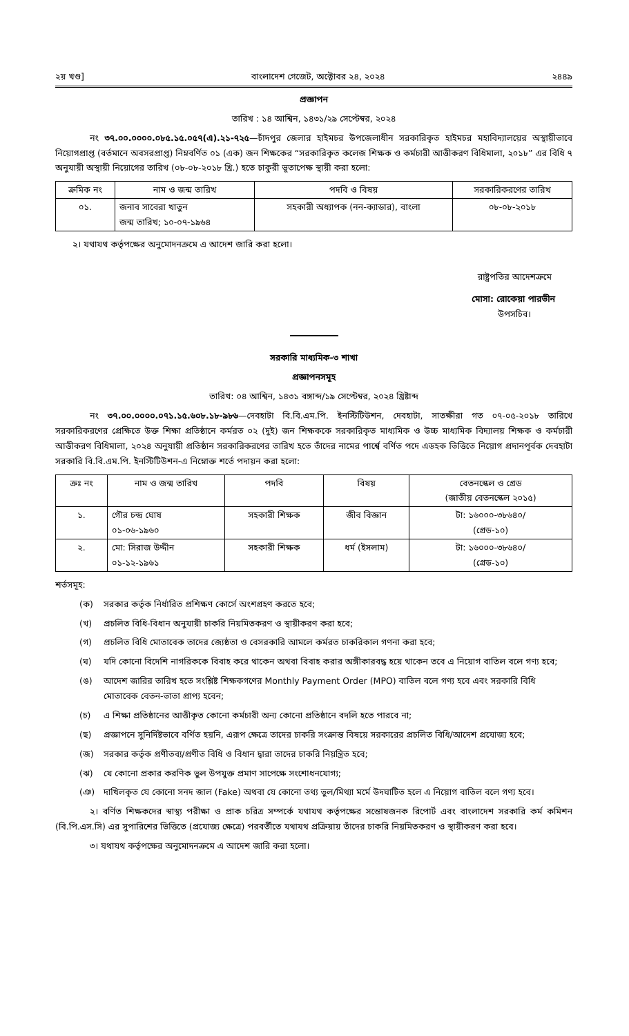২য় খণ্ড] বাংলাদেশ গেজেট, অক্টোবর ২৪, ২০২৪ ২৪৪৯
প্রজ্ঞাপন
তারিখ : ১৪ আশ্বিন, ১৪৩১/২৯ সেপ্টেম্বর, ২০২৪
নং ৩৭.০০.০০০০.০৮৫.১৫.০৫৭(এ).২১-৭২৫—চাঁদপুর জেলার হাইমচর উপজেলাধীন সরকারিকৃত হাইমচর মহাবিদ্যালয়ের অস্থায়ীভাবে নিয়োগপ্রাপ্ত (বর্তমানে অবসরপ্রাপ্ত) নিম্নবর্ণিত ০১ (এক) জন শিক্ষকের “সরকারিকৃত কলেজ শিক্ষক ও কর্মচারী আত্তীকরণ বিধিমালা, ২০১৮” এর বিধি ৭ অনুযায়ী অস্থায়ী নিয়োগের তারিখ (০৮-০৮-২০১৮ খ্রি.) হতে চাকুরী ভূতাপেক্ষ স্থায়ী করা হলো:
| ক্রমিক নং | নাম ও জন্ম তারিখ | পদবি ও বিষয় | সরকারিকরণের তারিখ |
| --- | --- | --- | --- |
| ০১. | জনাব সাবেরা খাতুন জন্ম তারিখ; ১০-০৭-১৯৬৪ | সহকারী অধ্যাপক (নন-ক্যাডার), বাংলা | ০৮-০৮-২০১৮ |
২। যথাযথ কর্তৃপক্ষের অনুমোদনক্রমে এ আদেশ জারি করা হলো।
রাষ্ট্রপতির আদেশক্রমে
মোসা: রোকেয়া পারভীন
উপসচিব।
সরকারি মাধ্যমিক-৩ শাখা
প্রজ্ঞাপনসমূহ
তারিখ: ০৪ আশ্বিন, ১৪৩১ বঙ্গাব্দ/১৯ সেপ্টেম্বর, ২০২৪ খ্রিষ্টাব্দ
নং ৩৭.০০.০০০০.০৭১.১৫.৬০৮.১৮-৯৮৬—দেবহাটা বি.বি.এম.পি. ইনস্টিটিউশন, দেবহাটা, সাতক্ষীরা গত ০৭-০৫-২০১৮ তারিখে সরকারিকরণের প্রেক্ষিতে উক্ত শিক্ষা প্রতিষ্ঠানে কর্মরত ০২ (দুই) জন শিক্ষককে সরকারিকৃত মাধ্যমিক ও উচ্চ মাধ্যমিক বিদ্যালয় শিক্ষক ও কর্মচারী আত্তীকরণ বিধিমালা, ২০২৪ অনুযায়ী প্রতিষ্ঠান সরকারিকরণের তারিখ হতে তাঁদের নামের পার্শ্বে বর্ণিত পদে এডহক ভিত্তিতে নিয়োগ প্রদানপূর্বক দেবহাটা সরকারি বি.বি.এম.পি. ইনস্টিটিউশন-এ নিম্নোক্ত শর্তে পদায়ন করা হলো:
| ক্রঃ নং | নাম ও জন্ম তারিখ | পদবি | বিষয় | বেতনস্কেল ও গ্রেড (জাতীয় বেতনস্কেল ২০১৫) |
| --- | --- | --- | --- | --- |
| ১. | গৌর চন্দ্র ঘোষ ০১-০৬-১৯৬০ | সহকারী শিক্ষক | জীব বিজ্ঞান | টা: ১৬০০০-৩৮৬৪০/ (গ্রেড-১০) |
| ২. | মো: সিরাজ উদ্দীন ০১-১২-১৯৬১ | সহকারী শিক্ষক | ধর্ম (ইসলাম) | টা: ১৬০০০-৩৮৬৪০/ (গ্রেড-১০) |
শর্তসমূহ:
(ক) সরকার কর্তৃক নির্ধারিত প্রশিক্ষণ কোর্সে অংশগ্রহণ করতে হবে;
(খ) প্রচলিত বিধি-বিধান অনুযায়ী চাকরি নিয়মিতকরণ ও স্থায়ীকরণ করা হবে;
(গ) প্রচলিত বিধি মোতাবেক তাদের জ্যেষ্ঠতা ও বেসরকারি আমলে কর্মরত চাকরিকাল গণনা করা হবে;
(ঘ) যদি কোনো বিদেশি নাগরিককে বিবাহ করে থাকেন অথবা বিবাহ করার অঙ্গীকারবদ্ধ হয়ে থাকেন তবে এ নিয়োগ বাতিল বলে গণ্য হবে;
(ঙ) আদেশ জারির তারিখ হতে সংশ্লিষ্ট শিক্ষকগণের Monthly Payment Order (MPO) বাতিল বলে গণ্য হবে এবং সরকারি বিধি মোতাবেক বেতন-ভাতা প্রাপ্য হবেন;
(চ) এ শিক্ষা প্রতিষ্ঠানের আত্তীকৃত কোনো কর্মচারী অন্য কোনো প্রতিষ্ঠানে বদলি হতে পারবে না;
(ছ) প্রজ্ঞাপনে সুনির্দিষ্টভাবে বর্ণিত হয়নি, এরূপ ক্ষেত্রে তাদের চাকরি সংক্রান্ত বিষয়ে সরকারের প্রচলিত বিধি/আদেশ প্রযোজ্য হবে;
(জ) সরকার কর্তৃক প্রণীতব্য/প্রণীত বিধি ও বিধান দ্বারা তাদের চাকরি নিয়ন্ত্রিত হবে;
(ঝ) যে কোনো প্রকার করণিক ভুল উপযুক্ত প্রমাণ সাপেক্ষে সংশোধনযোগ্য;
(ঞ) দাখিলকৃত যে কোনো সনদ জাল (Fake) অথবা যে কোনো তথ্য ভুল/মিথ্যা মর্মে উদঘাটিত হলে এ নিয়োগ বাতিল বলে গণ্য হবে।
২। বর্ণিত শিক্ষকদের স্বাস্থ্য পরীক্ষা ও প্রাক চরিত্র সম্পর্কে যথাযথ কর্তৃপক্ষের সন্তোষজনক রিপোর্ট এবং বাংলাদেশ সরকারি কর্ম কমিশন (বি.পি.এস.সি) এর সুপারিশের ভিত্তিতে (প্রযোজ্য ক্ষেত্রে) পরবর্তীতে যথাযথ প্রক্রিয়ায় তাঁদের চাকরি নিয়মিতকরণ ও স্থায়ীকরণ করা হবে।
৩। যথাযথ কর্তৃপক্ষের অনুমোদনক্রমে এ আদেশ জারি করা হলো।